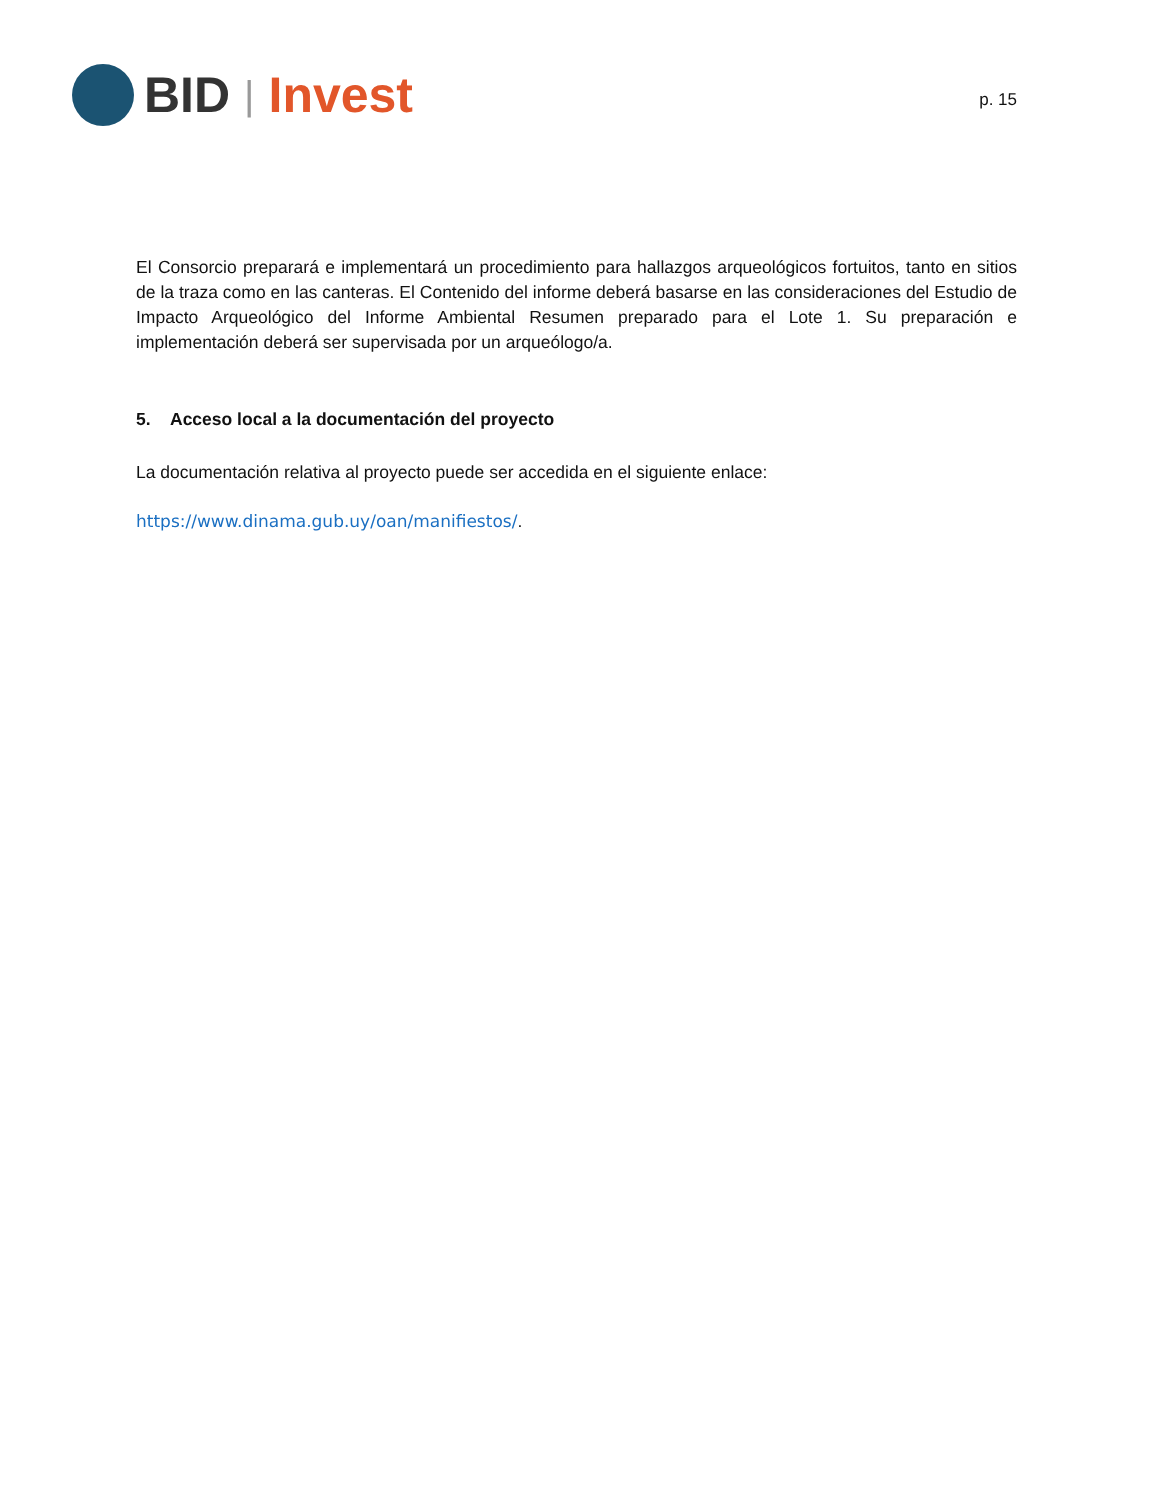BID | Invest
p. 15
El Consorcio preparará e implementará un procedimiento para hallazgos arqueológicos fortuitos, tanto en sitios de la traza como en las canteras. El Contenido del informe deberá basarse en las consideraciones del Estudio de Impacto Arqueológico del Informe Ambiental Resumen preparado para el Lote 1. Su preparación e implementación deberá ser supervisada por un arqueólogo/a.
5. Acceso local a la documentación del proyecto
La documentación relativa al proyecto puede ser accedida en el siguiente enlace:
https://www.dinama.gub.uy/oan/manifiestos/.